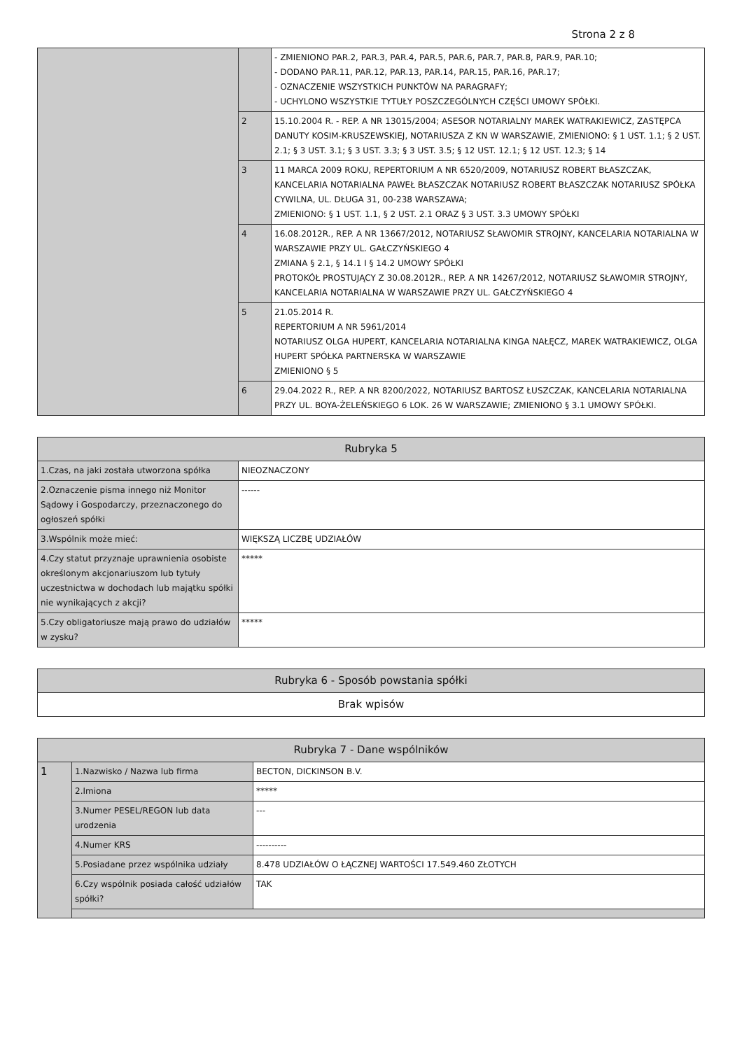Strona 2 z 8
| | | - ZMIENIONO PAR.2, PAR.3, PAR.4, PAR.5, PAR.6, PAR.7, PAR.8, PAR.9, PAR.10; - DODANO PAR.11, PAR.12, PAR.13, PAR.14, PAR.15, PAR.16, PAR.17; - OZNACZENIE WSZYSTKICH PUNKTÓW NA PARAGRAFY; - UCHYLONO WSZYSTKIE TYTUŁY POSZCZEGÓLNYCH CZĘŚCI UMOWY SPÓŁKI. |
| | 2 | 15.10.2004 R. - REP. A NR 13015/2004; ASESOR NOTARIALNY MAREK WATRAKIEWICZ, ZASTĘPCA DANUTY KOSIM-KRUSZEWSKIEJ, NOTARIUSZA Z KN W WARSZAWIE, ZMIENIONO: § 1 UST. 1.1; § 2 UST. 2.1; § 3 UST. 3.1; § 3 UST. 3.3; § 3 UST. 3.5; § 12 UST. 12.1; § 12 UST. 12.3; § 14 |
| | 3 | 11 MARCA 2009 ROKU, REPERTORIUM A NR 6520/2009, NOTARIUSZ ROBERT BŁASZCZAK, KANCELARIA NOTARIALNA PAWEŁ BŁASZCZAK NOTARIUSZ ROBERT BŁASZCZAK NOTARIUSZ SPÓŁKA CYWILNA, UL. DŁUGA 31, 00-238 WARSZAWA; ZMIENIONO: § 1 UST. 1.1, § 2 UST. 2.1 ORAZ § 3 UST. 3.3 UMOWY SPÓŁKI |
| | 4 | 16.08.2012R., REP. A NR 13667/2012, NOTARIUSZ SŁAWOMIR STROJNY, KANCELARIA NOTARIALNA W WARSZAWIE PRZY UL. GAŁCZYŃSKIEGO 4 ZMIANA § 2.1, § 14.1 I § 14.2 UMOWY SPÓŁKI PROTOKÓŁ PROSTUJĄCY Z 30.08.2012R., REP. A NR 14267/2012, NOTARIUSZ SŁAWOMIR STROJNY, KANCELARIA NOTARIALNA W WARSZAWIE PRZY UL. GAŁCZYŃSKIEGO 4 |
| | 5 | 21.05.2014 R. REPERTORIUM A NR 5961/2014 NOTARIUSZ OLGA HUPERT, KANCELARIA NOTARIALNA KINGA NAŁĘCZ, MAREK WATRAKIEWICZ, OLGA HUPERT SPÓŁKA PARTNERSKA W WARSZAWIE ZMIENIONO § 5 |
| | 6 | 29.04.2022 R., REP. A NR 8200/2022, NOTARIUSZ BARTOSZ ŁUSZCZAK, KANCELARIA NOTARIALNA PRZY UL. BOYA-ŻELEŃSKIEGO 6 LOK. 26 W WARSZAWIE; ZMIENIONO § 3.1 UMOWY SPÓŁKI. |
| Rubryka 5 | |
| --- | --- |
| 1.Czas, na jaki została utworzona spółka | NIEOZNACZONY |
| 2.Oznaczenie pisma innego niż Monitor Sądowy i Gospodarczy, przeznaczonego do ogłoszeń spółki | ------ |
| 3.Wspólnik może mieć: | WIĘKSZĄ LICZBĘ UDZIAŁÓW |
| 4.Czy statut przyznaje uprawnienia osobiste określonym akcjonariuszom lub tytuły uczestnictwa w dochodach lub majątku spółki nie wynikających z akcji? | ***** |
| 5.Czy obligatoriusze mają prawo do udziałów w zysku? | ***** |
| Rubryka 6 - Sposób powstania spółki |
| --- |
| Brak wpisów |
| Rubryka 7 - Dane wspólników | | |
| --- | --- | --- |
| 1 | 1.Nazwisko / Nazwa lub firma | BECTON, DICKINSON B.V. |
| | 2.Imiona | ***** |
| | 3.Numer PESEL/REGON lub data urodzenia | --- |
| | 4.Numer KRS | ---------- |
| | 5.Posiadane przez wspólnika udziały | 8.478 UDZIAŁÓW O ŁĄCZNEJ WARTOŚCI 17.549.460 ZŁOTYCH |
| | 6.Czy wspólnik posiada całość udziałów spółki? | TAK |